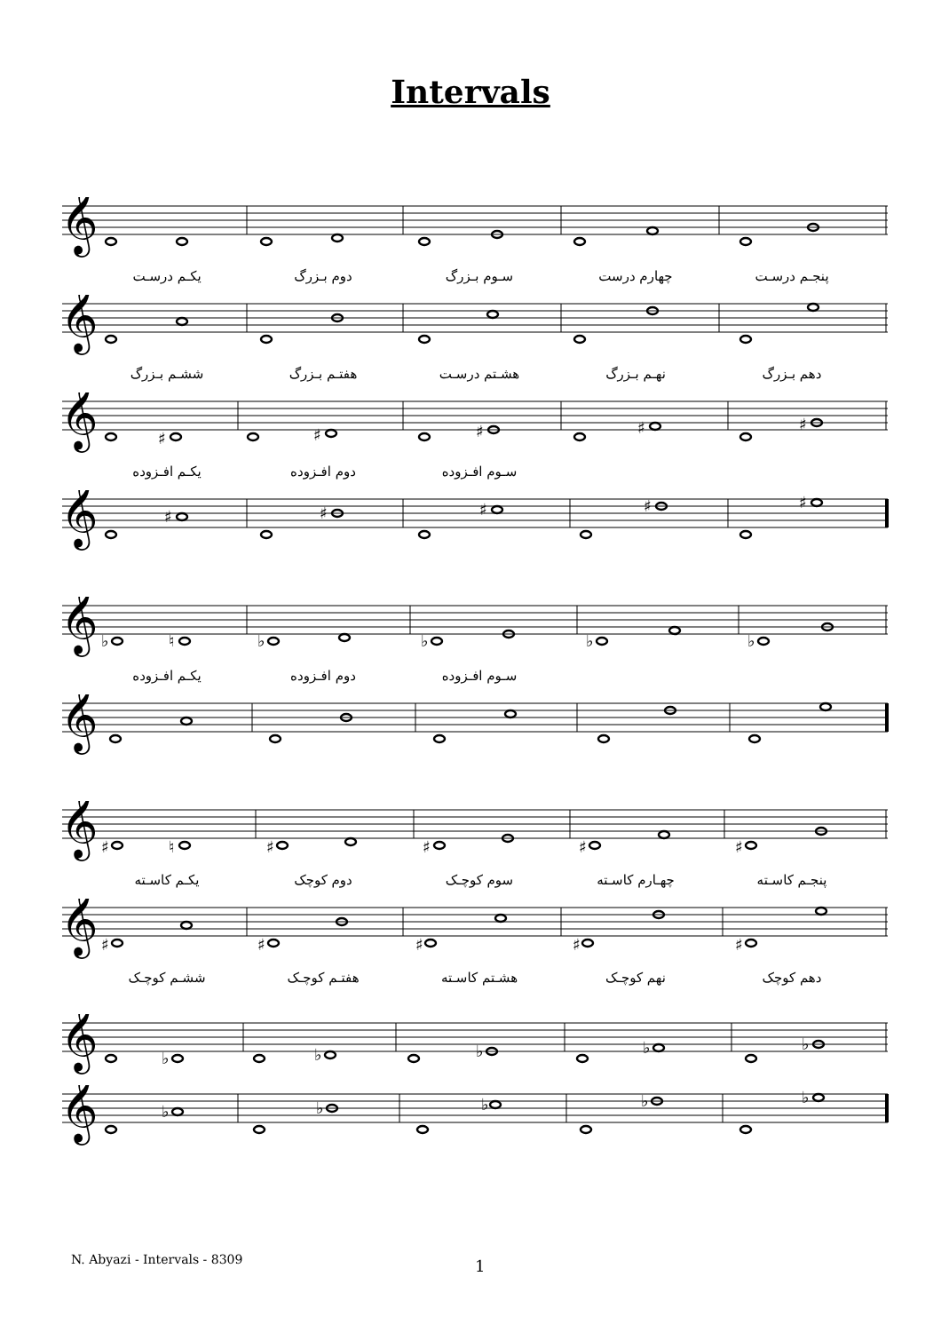Intervals
𝄞
یکـم درسـت دوم بـزرگ سـوم بـزرگ چهارم درست پنجـم درسـت
𝄞
ششـم بـزرگ هفتـم بـزرگ هشـتم درسـت نهـم بـزرگ دهم بـزرگ
𝄞
♯
♯
♯
♯
♯
یکـم افـزوده دوم افـزوده سـوم افـزوده
𝄞
♯
♯
♯
♯
♯
𝄞
♭
♮
♭
♭
♭
♭
یکـم افـزوده دوم افـزوده سـوم افـزوده
𝄞
𝄞
♯
♮
♯
♯
♯
♯
یکـم کاسـته دوم کوچک سوم کوچـک چهـارم کاسـته پنجـم کاسـته
𝄞
♯
♯
♯
♯
♯
ششـم کوچـک هفتـم کوچـک هشـتم کاسـته نهم کوچـک دهم کوچک
𝄞
♭
♭
♭
♭
♭
𝄞
♭
♭
♭
♭
♭
N. Abyazi - Intervals - 8309 1